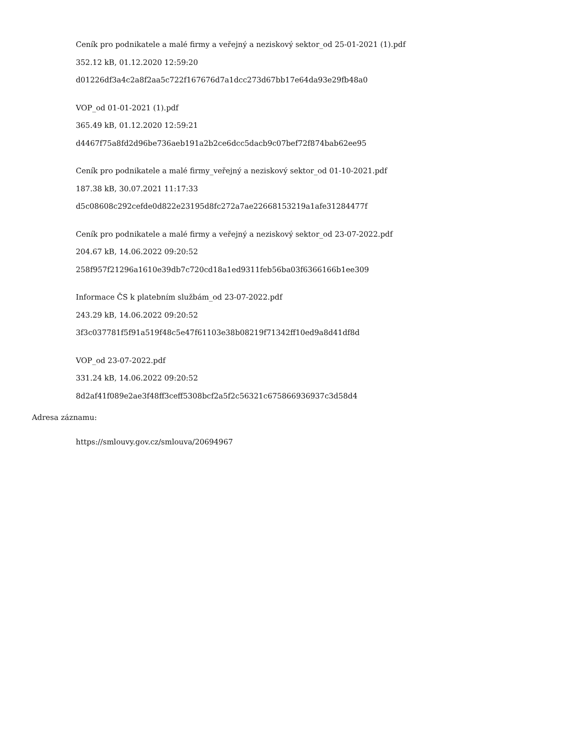Ceník pro podnikatele a malé firmy a veřejný a neziskový sektor_od 25-01-2021 (1).pdf
352.12 kB, 01.12.2020 12:59:20
d01226df3a4c2a8f2aa5c722f167676d7a1dcc273d67bb17e64da93e29fb48a0
VOP_od 01-01-2021 (1).pdf
365.49 kB, 01.12.2020 12:59:21
d4467f75a8fd2d96be736aeb191a2b2ce6dcc5dacb9c07bef72f874bab62ee95
Ceník pro podnikatele a malé firmy_veřejný a neziskový sektor_od 01-10-2021.pdf
187.38 kB, 30.07.2021 11:17:33
d5c08608c292cefde0d822e23195d8fc272a7ae22668153219a1afe31284477f
Ceník pro podnikatele a malé firmy a veřejný a neziskový sektor_od 23-07-2022.pdf
204.67 kB, 14.06.2022 09:20:52
258f957f21296a1610e39db7c720cd18a1ed9311feb56ba03f6366166b1ee309
Informace ČS k platebním službám_od 23-07-2022.pdf
243.29 kB, 14.06.2022 09:20:52
3f3c037781f5f91a519f48c5e47f61103e38b08219f71342ff10ed9a8d41df8d
VOP_od 23-07-2022.pdf
331.24 kB, 14.06.2022 09:20:52
8d2af41f089e2ae3f48ff3ceff5308bcf2a5f2c56321c675866936937c3d58d4
Adresa záznamu:
https://smlouvy.gov.cz/smlouva/20694967